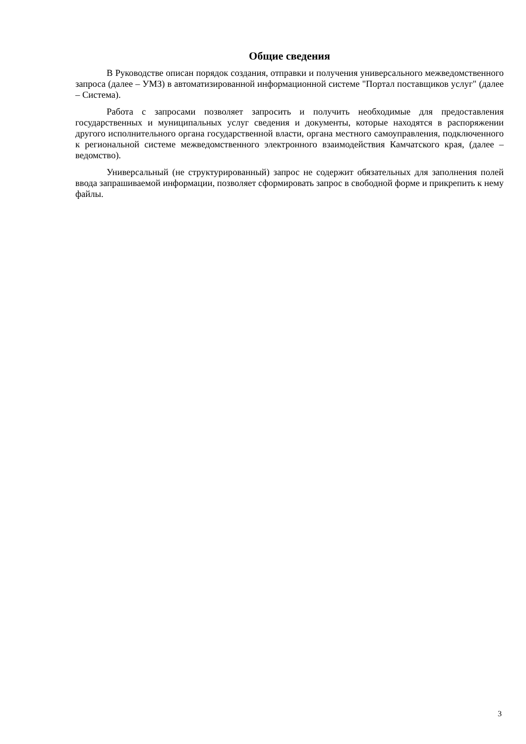Общие сведения
В Руководстве описан порядок создания, отправки и получения универсального межведомственного запроса (далее – УМЗ) в автоматизированной информационной системе "Портал поставщиков услуг" (далее – Система).
Работа с запросами позволяет запросить и получить необходимые для предоставления государственных и муниципальных услуг сведения и документы, которые находятся в распоряжении другого исполнительного органа государственной власти, органа местного самоуправления, подключенного к региональной системе межведомственного электронного взаимодействия Камчатского края, (далее – ведомство).
Универсальный (не структурированный) запрос не содержит обязательных для заполнения полей ввода запрашиваемой информации, позволяет сформировать запрос в свободной форме и прикрепить к нему файлы.
3